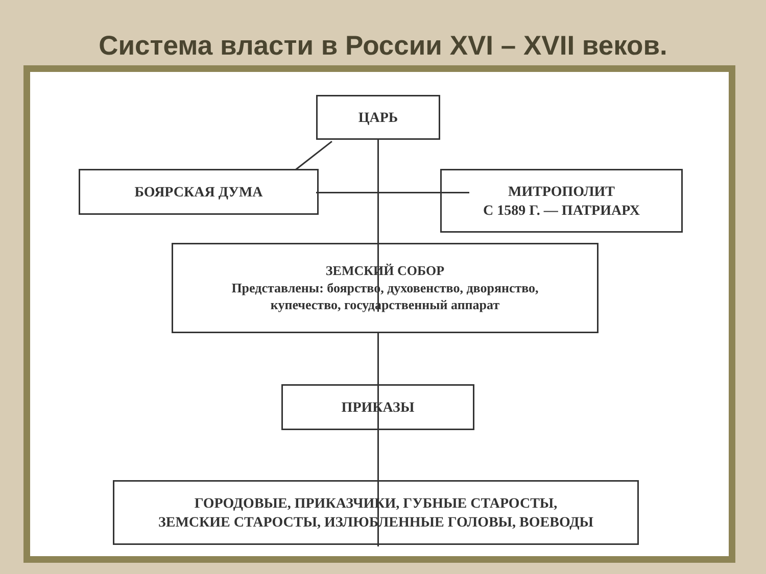Система власти в России XVI – XVII веков.
ЦАРЬ
БОЯРСКАЯ ДУМА
МИТРОПОЛИТ
С 1589 Г. — ПАТРИАРХ
ЗЕМСКИЙ СОБОР
Представлены: боярство, духовенство, дворянство,
купечество, государственный аппарат
ПРИКАЗЫ
ГОРОДОВЫЕ, ПРИКАЗЧИКИ, ГУБНЫЕ СТАРОСТЫ,
ЗЕМСКИЕ СТАРОСТЫ, ИЗЛЮБЛЕННЫЕ ГОЛОВЫ, ВОЕВОДЫ